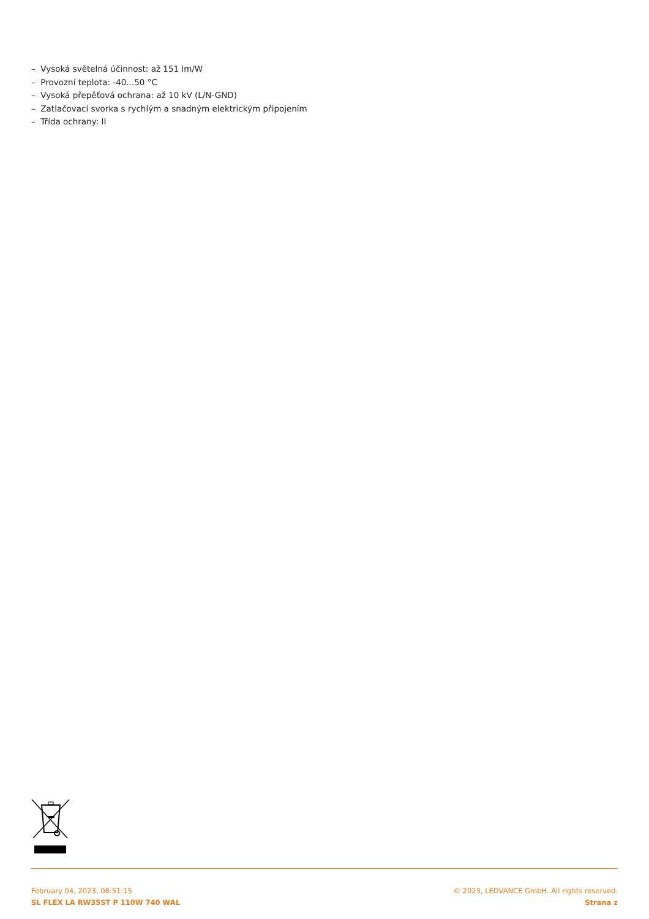– Vysoká světelná účinnost: až 151 lm/W
– Provozní teplota: -40...50 °C
– Vysoká přepěťová ochrana: až 10 kV (L/N-GND)
– Zatlačovací svorka s rychlým a snadným elektrickým připojením
– Třída ochrany: II
February 04, 2023, 08:51:15
SL FLEX LA RW35ST P 110W 740 WAL
© 2023, LEDVANCE GmbH. All rights reserved.
Strana z